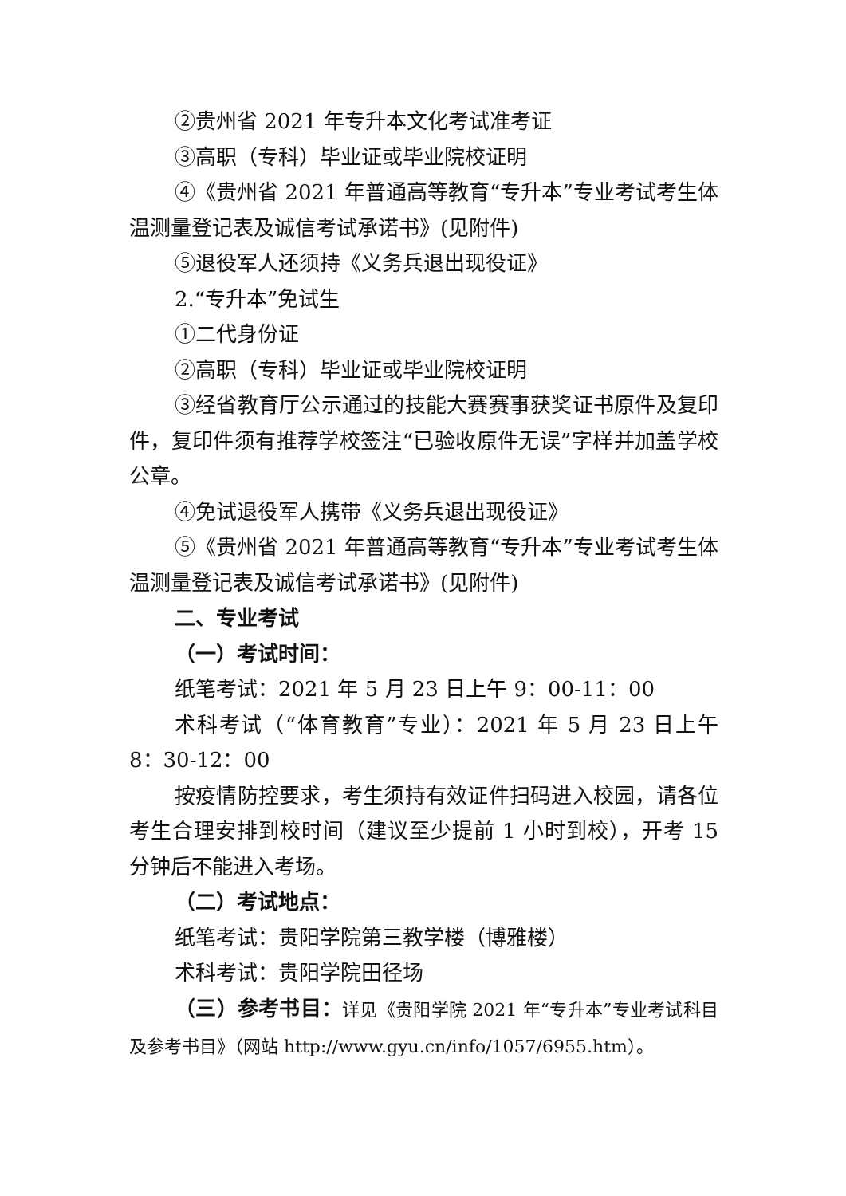②贵州省 2021 年专升本文化考试准考证
③高职（专科）毕业证或毕业院校证明
④《贵州省 2021 年普通高等教育“专升本”专业考试考生体温测量登记表及诚信考试承诺书》(见附件)
⑤退役军人还须持《义务兵退出现役证》
2.“专升本”免试生
①二代身份证
②高职（专科）毕业证或毕业院校证明
③经省教育厅公示通过的技能大赛赛事获奖证书原件及复印件，复印件须有推荐学校签注“已验收原件无误”字样并加盖学校公章。
④免试退役军人携带《义务兵退出现役证》
⑤《贵州省 2021 年普通高等教育“专升本”专业考试考生体温测量登记表及诚信考试承诺书》(见附件)
二、专业考试
（一）考试时间：
纸笔考试：2021 年 5 月 23 日上午 9：00-11：00
术科考试（“体育教育”专业）：2021 年 5 月 23 日上午 8：30-12：00
按疫情防控要求，考生须持有效证件扫码进入校园，请各位考生合理安排到校时间（建议至少提前 1 小时到校），开考 15 分钟后不能进入考场。
（二）考试地点：
纸笔考试：贵阳学院第三教学楼（博雅楼）
术科考试：贵阳学院田径场
（三）参考书目：详见《贵阳学院 2021 年“专升本”专业考试科目及参考书目》（网站 http://www.gyu.cn/info/1057/6955.htm）。